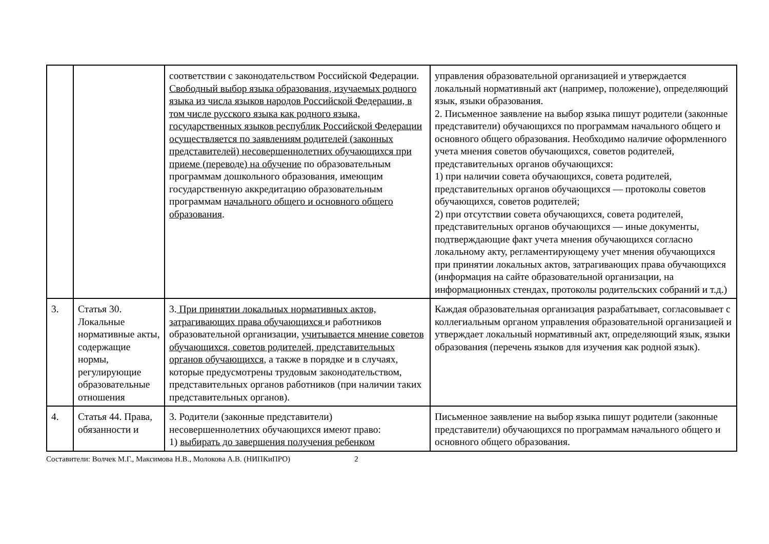| | | соответствии с законодательством Российской Федерации. Свободный выбор языка образования, изучаемых родного языка из числа языков народов Российской Федерации, в том числе русского языка как родного языка, государственных языков республик Российской Федерации осуществляется по заявлениям родителей (законных представителей) несовершеннолетних обучающихся при приеме (переводе) на обучение по образовательным программам дошкольного образования, имеющим государственную аккредитацию образовательным программам начального общего и основного общего образования . | управления образовательной организацией и утверждается локальный нормативный акт (например, положение), определяющий язык, языки образования. 2. Письменное заявление на выбор языка пишут родители (законные представители) обучающихся по программам начального общего и основного общего образования. Необходимо наличие оформленного учета мнения советов обучающихся, советов родителей, представительных органов обучающихся: 1) при наличии совета обучающихся, совета родителей, представительных органов обучающихся — протоколы советов обучающихся, советов родителей; 2) при отсутствии совета обучающихся, совета родителей, представительных органов обучающихся — иные документы, подтверждающие факт учета мнения обучающихся согласно локальному акту, регламентирующему учет мнения обучающихся при принятии локальных актов, затрагивающих права обучающихся (информация на сайте образовательной организации, на информационных стендах, протоколы родительских собраний и т.д.) |
| 3. | Статья 30. Локальные нормативные акты, содержащие нормы, регулирующие образовательные отношения | 3. При принятии локальных нормативных актов, затрагивающих права обучающихся и работников образовательной организации, учитывается мнение советов обучающихся, советов родителей, представительных органов обучающихся , а также в порядке и в случаях, которые предусмотрены трудовым законодательством, представительных органов работников (при наличии таких представительных органов). | Каждая образовательная организация разрабатывает, согласовывает с коллегиальным органом управления образовательной организацией и утверждает локальный нормативный акт, определяющий язык, языки образования (перечень языков для изучения как родной язык). |
| 4. | Статья 44. Права, обязанности и | 3. Родители (законные представители) несовершеннолетних обучающихся имеют право: 1) выбирать до завершения получения ребенком | Письменное заявление на выбор языка пишут родители (законные представители) обучающихся по программам начального общего и основного общего образования. |
Составители: Волчек М.Г., Максимова Н.В., Молокова А.В. (НИПКиПРО) 2